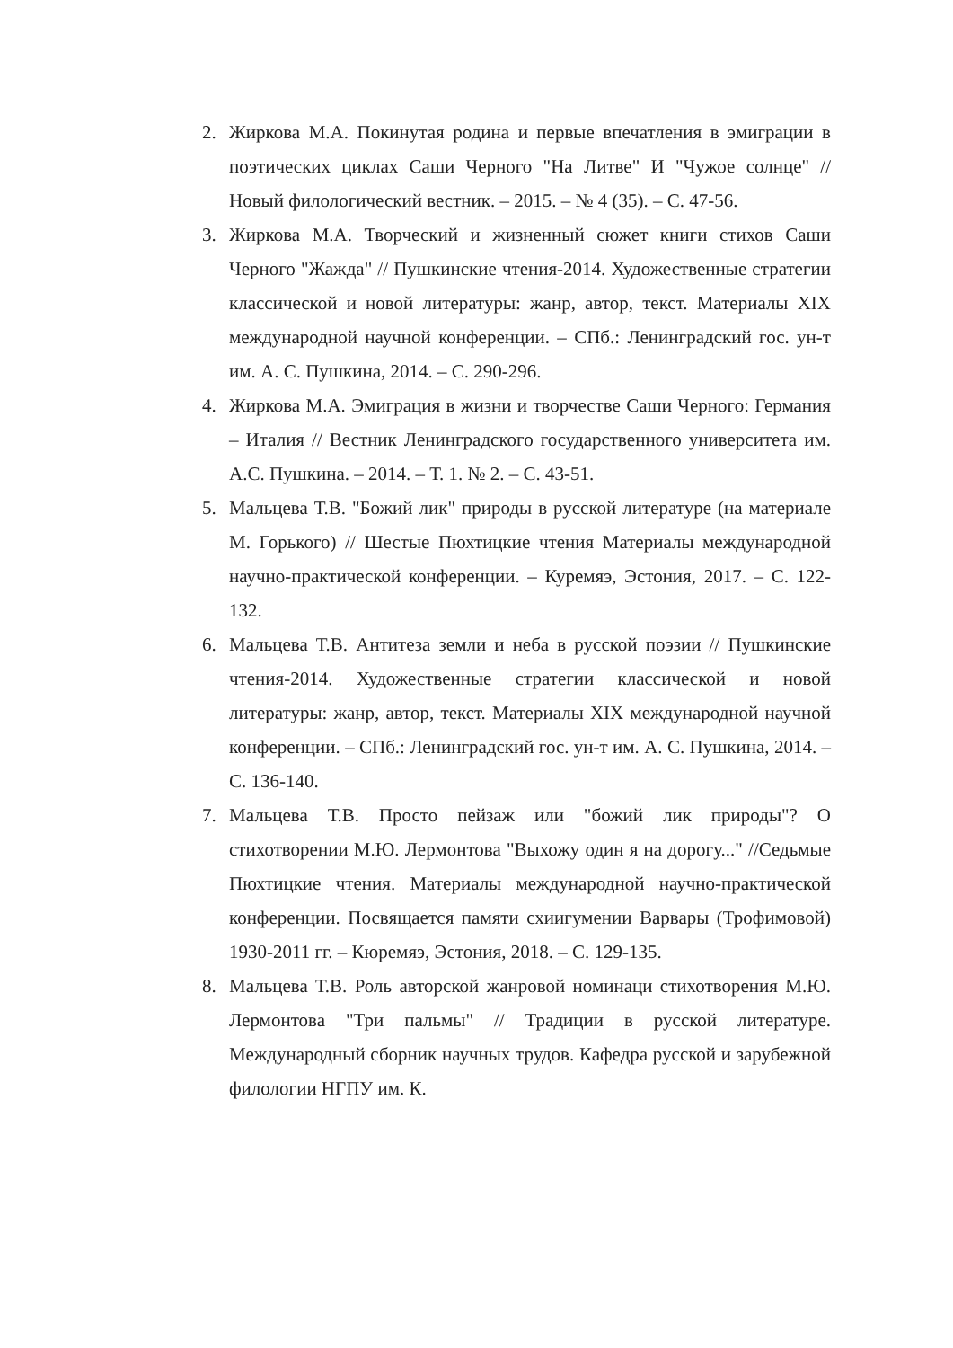2. Жиркова М.А. Покинутая родина и первые впечатления в эмиграции в поэтических циклах Саши Черного "На Литве" И "Чужое солнце" // Новый филологический вестник. – 2015. – № 4 (35). – С. 47-56.
3. Жиркова М.А. Творческий и жизненный сюжет книги стихов Саши Черного "Жажда" // Пушкинские чтения-2014. Художественные стратегии классической и новой литературы: жанр, автор, текст. Материалы XIX международной научной конференции. – СПб.: Ленинградский гос. ун-т им. А. С. Пушкина, 2014. – С. 290-296.
4. Жиркова М.А. Эмиграция в жизни и творчестве Саши Черного: Германия – Италия // Вестник Ленинградского государственного университета им. А.С. Пушкина. – 2014. – Т. 1. № 2. – С. 43-51.
5. Мальцева Т.В. "Божий лик" природы в русской литературе (на материале М. Горького) // Шестые Пюхтицкие чтения Материалы международной научно-практической конференции. – Куремяэ, Эстония, 2017. – С. 122-132.
6. Мальцева Т.В. Антитеза земли и неба в русской поэзии // Пушкинские чтения-2014. Художественные стратегии классической и новой литературы: жанр, автор, текст. Материалы XIX международной научной конференции. – СПб.: Ленинградский гос. ун-т им. А. С. Пушкина, 2014. – С. 136-140.
7. Мальцева Т.В. Просто пейзаж или "божий лик природы"? О стихотворении М.Ю. Лермонтова "Выхожу один я на дорогу..." //Седьмые Пюхтицкие чтения. Материалы международной научно-практической конференции. Посвящается памяти схиигумении Варвары (Трофимовой) 1930-2011 гг. – Кюремяэ, Эстония, 2018. – С. 129-135.
8. Мальцева Т.В. Роль авторской жанровой номинаци стихотворения М.Ю. Лермонтова "Три пальмы" // Традиции в русской литературе. Международный сборник научных трудов. Кафедра русской и зарубежной филологии НГПУ им. К.